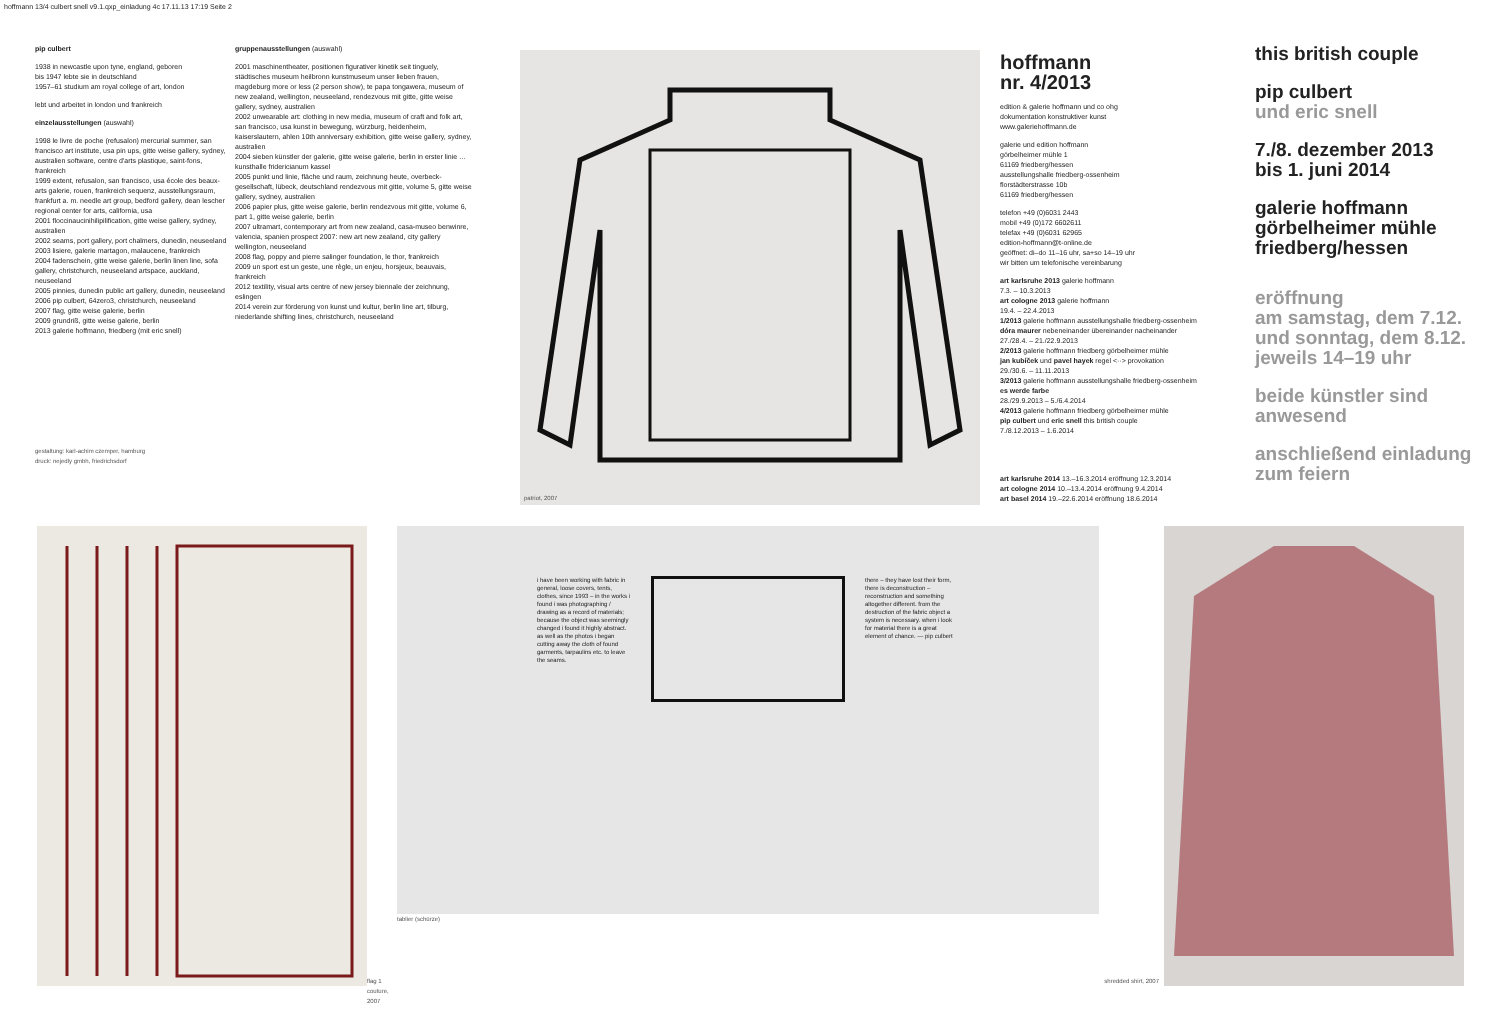hoffmann 13/4 culbert snell v9.1.qxp_einladung 4c 17.11.13 17:19 Seite 2
pip culbert
1938 in newcastle upon tyne, england, geboren
bis 1947 lebte sie in deutschland
1957–61 studium am royal college of art, london
lebt und arbeitet in london und frankreich
einzelausstellungen (auswahl)
1998 le livre de poche (refusalon) mercurial summer, san francisco art institute, usa pin ups, gitte weise gallery, sydney, australien software, centre d'arts plastique, saint-fons, frankreich
1999 extent, refusalon, san francisco, usa école des beaux-arts galerie, rouen, frankreich sequenz, ausstellungsraum, frankfurt a. m. needle art group, bedford gallery, dean lescher regional center for arts, california, usa
2001 floccinaucinihilipilification, gitte weise gallery, sydney, australien
2002 seams, port gallery, port chalmers, dunedin, neuseeland
2003 lisiere, galerie martagon, malaucene, frankreich
2004 fadenschein, gitte weise galerie, berlin linen line, sofa gallery, christchurch, neuseeland artspace, auckland, neuseeland
2005 pinnies, dunedin public art gallery, dunedin, neuseeland
2006 pip culbert, 64zero3, christchurch, neuseeland
2007 flag, gitte weise galerie, berlin
2009 grundriß, gitte weise galerie, berlin
2013 galerie hoffmann, friedberg (mit eric snell)
gestaltung: karl-achim czemper, hamburg
druck: nejedly gmbh, friedrichsdorf
gruppenausstellungen (auswahl)
2001 maschinentheater, positionen figurativer kinetik seit tinguely, städtisches museum heilbronn kunstmuseum unser lieben frauen, magdeburg more or less (2 person show), te papa tongawera, museum of new zealand, wellington, neuseeland, rendezvous mit gitte, gitte weise gallery, sydney, australien
2002 unwearable art: clothing in new media, museum of craft and folk art, san francisco, usa kunst in bewegung, würzburg, heidenheim, kaiserslautern, ahlen 10th anniversary exhibition, gitte weise gallery, sydney, australien
2004 sieben künstler der galerie, gitte weise galerie, berlin in erster linie … kunsthalle fridericianum kassel
2005 punkt und linie, fläche und raum, zeichnung heute, overbeck-gesellschaft, lübeck, deutschland rendezvous mit gitte, volume 5, gitte weise gallery, sydney, australien
2006 papier plus, gitte weise galerie, berlin rendezvous mit gitte, volume 6, part 1, gitte weise galerie, berlin
2007 ultramart, contemporary art from new zealand, casa-museo benwinre, valencia, spanien prospect 2007: new art new zealand, city gallery wellington, neuseeland
2008 flag, poppy and pierre salinger foundation, le thor, frankreich
2009 un sport est un geste, une règle, un enjeu, horsjeux, beauvais, frankreich
2012 textility, visual arts centre of new jersey biennale der zeichnung, eslingen
2014 verein zur förderung von kunst und kultur, berlin line art, tilburg, niederlande shifting lines, christchurch, neuseeland
patriot, 2007
hoffmann
nr. 4/2013
edition & galerie hoffmann und co ohg
dokumentation konstruktiver kunst
www.galeriehoffmann.de
galerie und edition hoffmann
görbelheimer mühle 1
61169 friedberg/hessen
ausstellungshalle friedberg-ossenheim
florstädterstrasse 10b
61169 friedberg/hessen
telefon +49 (0)6031 2443
mobil +49 (0)172 6602611
telefax +49 (0)6031 62965
edition-hoffmann@t-online.de
geöffnet: di–do 11–16 uhr, sa+so 14–19 uhr
wir bitten um telefonische vereinbarung
art karlsruhe 2013 galerie hoffmann
7.3. – 10.3.2013
art cologne 2013 galerie hoffmann
19.4. – 22.4.2013
1/2013 galerie hoffmann ausstellungshalle friedberg-ossenheim
dóra maurer nebeneinander übereinander nacheinander
27./28.4. – 21./22.9.2013
2/2013 galerie hoffmann friedberg görbelheimer mühle
jan kubíček und pavel hayek regel <··> provokation
29./30.6. – 11.11.2013
3/2013 galerie hoffmann ausstellungshalle friedberg-ossenheim
es werde farbe
28./29.9.2013 – 5./6.4.2014
4/2013 galerie hoffmann friedberg görbelheimer mühle
pip culbert und eric snell this british couple
7./8.12.2013 – 1.6.2014
art karlsruhe 2014 13.–16.3.2014 eröffnung 12.3.2014
art cologne 2014 10.–13.4.2014 eröffnung 9.4.2014
art basel 2014 19.–22.6.2014 eröffnung 18.6.2014
this british couple
pip culbert
und eric snell
7./8. dezember 2013
bis 1. juni 2014
galerie hoffmann
görbelheimer mühle
friedberg/hessen
eröffnung
am samstag, dem 7.12.
und sonntag, dem 8.12.
jeweils 14–19 uhr
beide künstler sind
anwesend
anschließend einladung
zum feiern
flag 1 couture, 2007
i have been working with fabric in general, loose covers, tents, clothes, since 1993 – in the works i found i was photographing / drawing as a record of materials; because the object was seemingly changed i found it highly abstract. as well as the photos i began cutting away the cloth of found garments, tarpaulins etc. to leave the seams.
there – they have lost their form, there is deconstruction – reconstruction and something altogether different. from the destruction of the fabric object a system is necessary. when i look for material there is a great element of chance. — pip culbert
tablier (schürze)
shredded shirt, 2007